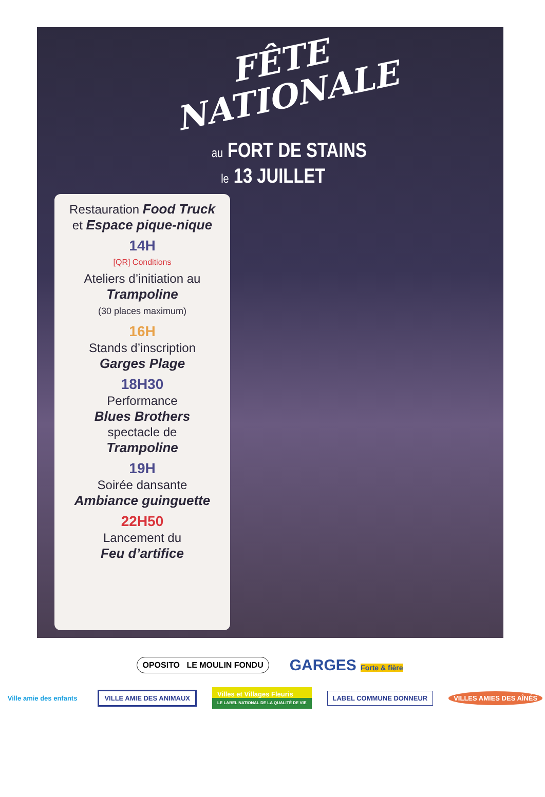FÊTE
NATIONALE
au FORT DE STAINS
le 13 JUILLET
Restauration Food Truck
et Espace pique-nique
14H
[QR] Conditions
Ateliers d’initiation au
Trampoline
(30 places maximum)
16H
Stands d’inscription
Garges Plage
18H30
Performance
Blues Brothers
spectacle de
Trampoline
19H
Soirée dansante
Ambiance guinguette
22H50
Lancement du
Feu d’artifice
OPOSITO LE MOULIN FONDU
GARGES Forte & fière
Ville amie des enfants VILLE AMIE DES ANIMAUX
Villes et Villages Fleuris
LE LABEL NATIONAL DE LA QUALITÉ DE VIE
LABEL COMMUNE DONNEUR VILLES AMIES DES AÎNÉS